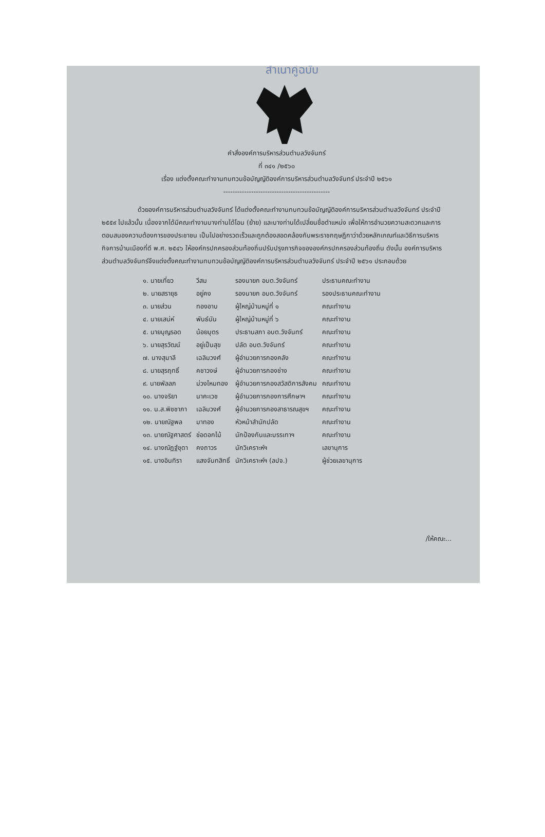สำเนาคู่ฉบับ
คำสั่งองค์การบริหารส่วนตำบลวังจันทร์
ที่ ๓๔๑ /๒๕๖๐
เรื่อง แต่งตั้งคณะทำงานทบทวนข้อบัญญัติองค์การบริหารส่วนตำบลวังจันทร์ ประจำปี ๒๕๖๑
----------------------------------------------
ด้วยองค์การบริหารส่วนตำบลวังจันทร์ ได้แต่งตั้งคณะทำงานทบทวนข้อบัญญัติองค์การบริหารส่วนตำบลวังจันทร์ ประจำปี ๒๕๕๙ ไปแล้วนั้น เนื่องจากได้มีคณะทำงานบางท่านได้โอน (ย้าย) และบางท่านได้เปลี่ยนชื่อตำแหน่ง เพื่อให้การอำนวยความสะดวกและการตอบสนองความต้องการของประชาชน เป็นไปอย่างรวดเร็วและถูกต้องสอดคล้องกับพระราชกฤษฎีกาว่าด้วยหลักเกณฑ์และวิธีการบริหารกิจการบ้านเมืองที่ดี พ.ศ. ๒๕๔๖ ให้องค์กรปกครองส่วนท้องถิ่นปรับปรุงภารกิจขององค์กรปกครองส่วนท้องถิ่น ดังนั้น องค์การบริหารส่วนตำบลวังจันทร์จึงแต่งตั้งคณะทำงานทบทวนข้อบัญญัติองค์การบริหารส่วนตำบลวังจันทร์ ประจำปี ๒๕๖๑ ประกอบด้วย
| ๑. นายเที่ยว | วีสม | รองนายก อบต.วังจันทร์ | ประธานคณะทำงาน |
| ๒. นายสรายุธ | อยู่คง | รองนายก อบต.วังจันทร์ | รองประธานคณะทำงาน |
| ๓. นายส่วน | ทองอาบ | ผู้ใหญ่บ้านหมู่ที่ ๑ | คณะทำงาน |
| ๔. นายเสน่ห์ | พันธ์นัน | ผู้ใหญ่บ้านหมู่ที่ ๖ | คณะทำงาน |
| ๕. นายบุญรอด | น้อยบุตร | ประธานสภา อบต.วังจันทร์ | คณะทำงาน |
| ๖. นายสุรวัฒน์ | อยู่เป็นสุข | ปลัด อบต.วังจันทร์ | คณะทำงาน |
| ๗. นางสุมาลี | เฉลิมวงศ์ | ผู้อำนวยการกองคลัง | คณะทำงาน |
| ๘. นายสุรฤทธิ์ | คชาวงษ์ | ผู้อำนวยการกองช่าง | คณะทำงาน |
| ๙. นายพัลลภ | ม่วงไหมทอง | ผู้อำนวยการกองสวัสดิการสังคม | คณะทำงาน |
| ๑๐. นางจริยา | นาคะเวช | ผู้อำนวยการกองการศึกษาฯ | คณะทำงาน |
| ๑๑. น.ส.พิชชาภา | เฉลิมวงศ์ | ผู้อำนวยการกองสาธารณสุขฯ | คณะทำงาน |
| ๑๒. นายณัฐพล | มาทอง | หัวหน้าสำนักปลัด | คณะทำงาน |
| ๑๓. นายณัฐศาสตร์ | ช่อดอกไม้ | นักป้องกันและบรรเทาฯ | คณะทำงาน |
| ๑๔. นางณัฏฐ์ชุดา | คงถาวร | นักวิเคราะห์ฯ | เลขานุการ |
| ๑๕. นางอินทิรา | แสงจันทสิทธิ์ | นักวิเคราะห์ฯ (ลปจ.) | ผู้ช่วยเลขานุการ |
/ให้คณะ...